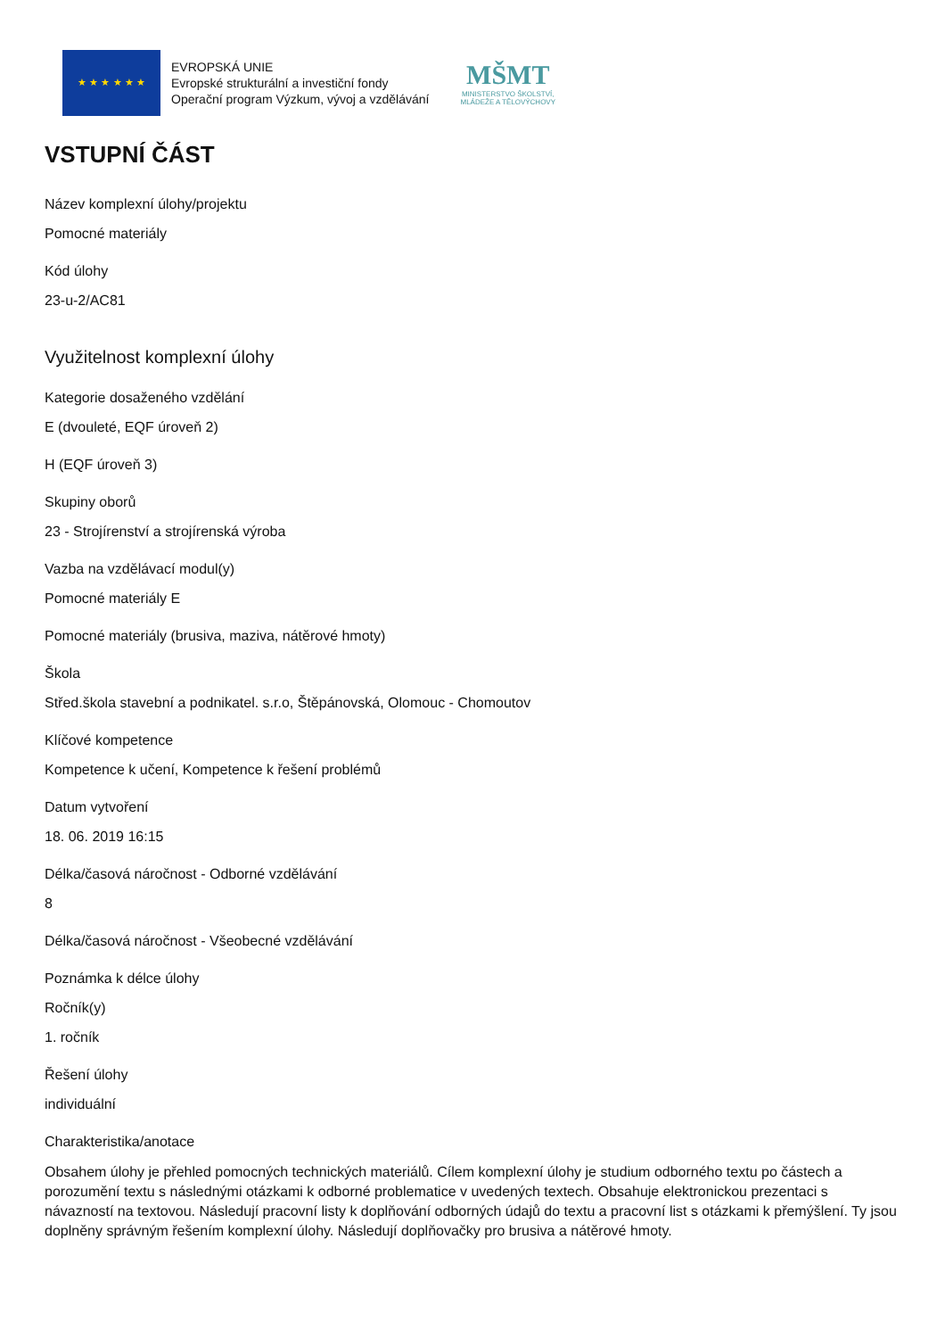★ ★ ★ ★ ★ ★
EVROPSKÁ UNIE
Evropské strukturální a investiční fondy
Operační program Výzkum, vývoj a vzdělávání
MŠMT
MINISTERSTVO ŠKOLSTVÍ,
MLÁDEŽE A TĚLOVÝCHOVY
VSTUPNÍ ČÁST
Název komplexní úlohy/projektu
Pomocné materiály
Kód úlohy
23-u-2/AC81
Využitelnost komplexní úlohy
Kategorie dosaženého vzdělání
E (dvouleté, EQF úroveň 2)
H (EQF úroveň 3)
Skupiny oborů
23 - Strojírenství a strojírenská výroba
Vazba na vzdělávací modul(y)
Pomocné materiály E
Pomocné materiály (brusiva, maziva, nátěrové hmoty)
Škola
Střed.škola stavební a podnikatel. s.r.o, Štěpánovská, Olomouc - Chomoutov
Klíčové kompetence
Kompetence k učení, Kompetence k řešení problémů
Datum vytvoření
18. 06. 2019 16:15
Délka/časová náročnost - Odborné vzdělávání
8
Délka/časová náročnost - Všeobecné vzdělávání
Poznámka k délce úlohy
Ročník(y)
1. ročník
Řešení úlohy
individuální
Charakteristika/anotace
Obsahem úlohy je přehled pomocných technických materiálů. Cílem komplexní úlohy je studium odborného textu po částech a porozumění textu s následnými otázkami k odborné problematice v uvedených textech. Obsahuje elektronickou prezentaci s návazností na textovou. Následují pracovní listy k doplňování odborných údajů do textu a pracovní list s otázkami k přemýšlení. Ty jsou doplněny správným řešením komplexní úlohy. Následují doplňovačky pro brusiva a nátěrové hmoty.